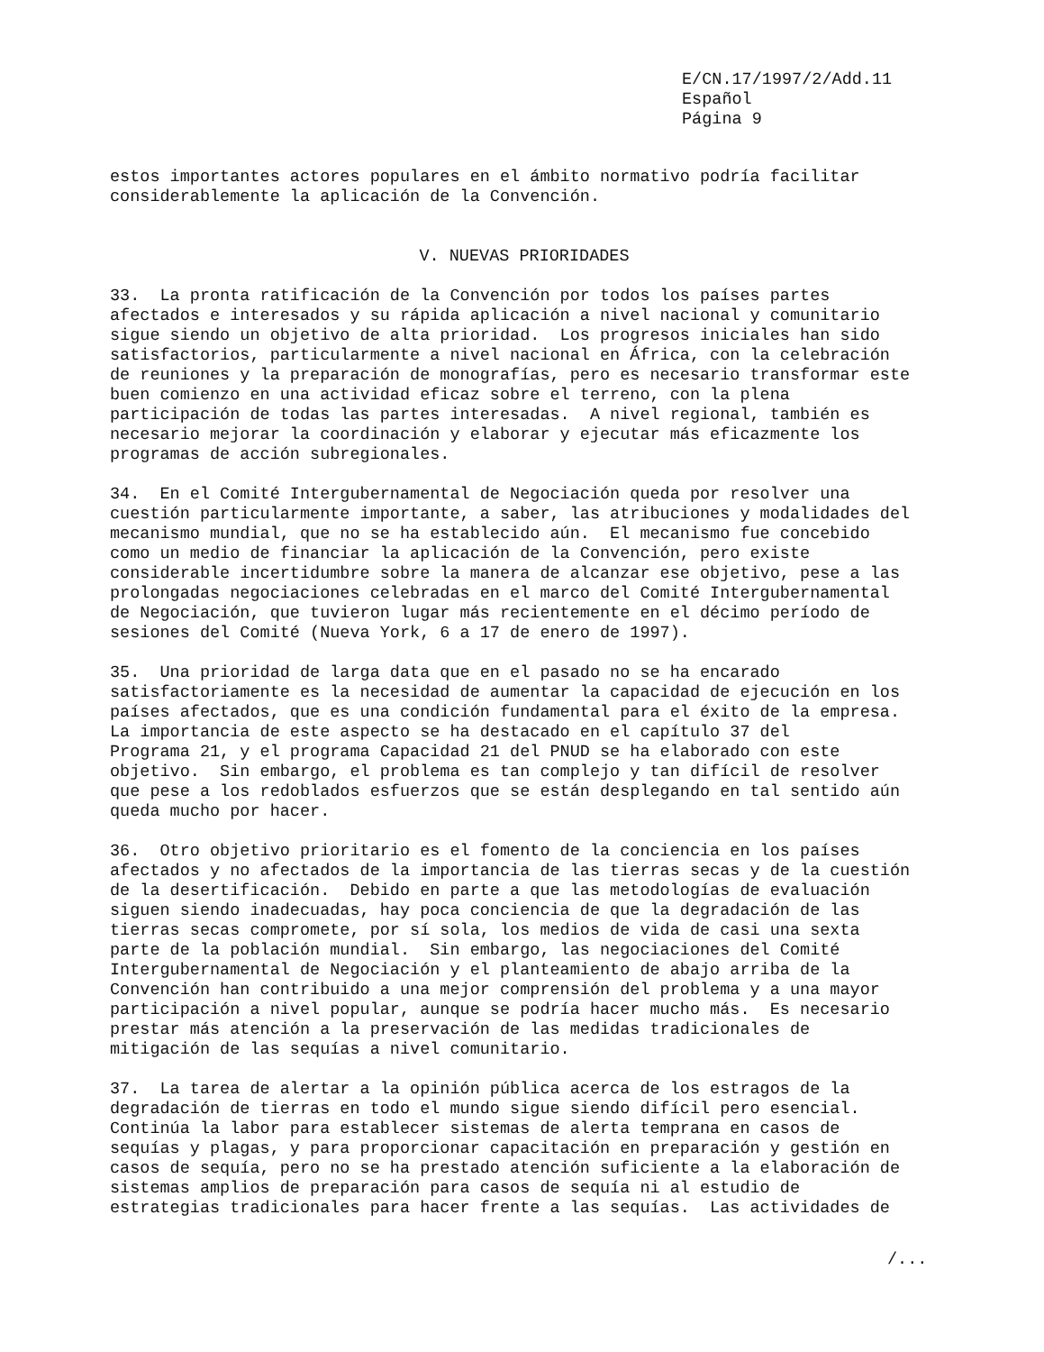E/CN.17/1997/2/Add.11
Español
Página 9
estos importantes actores populares en el ámbito normativo podría facilitar considerablemente la aplicación de la Convención.
V. NUEVAS PRIORIDADES
33. La pronta ratificación de la Convención por todos los países partes afectados e interesados y su rápida aplicación a nivel nacional y comunitario sigue siendo un objetivo de alta prioridad. Los progresos iniciales han sido satisfactorios, particularmente a nivel nacional en África, con la celebración de reuniones y la preparación de monografías, pero es necesario transformar este buen comienzo en una actividad eficaz sobre el terreno, con la plena participación de todas las partes interesadas. A nivel regional, también es necesario mejorar la coordinación y elaborar y ejecutar más eficazmente los programas de acción subregionales.
34. En el Comité Intergubernamental de Negociación queda por resolver una cuestión particularmente importante, a saber, las atribuciones y modalidades del mecanismo mundial, que no se ha establecido aún. El mecanismo fue concebido como un medio de financiar la aplicación de la Convención, pero existe considerable incertidumbre sobre la manera de alcanzar ese objetivo, pese a las prolongadas negociaciones celebradas en el marco del Comité Intergubernamental de Negociación, que tuvieron lugar más recientemente en el décimo período de sesiones del Comité (Nueva York, 6 a 17 de enero de 1997).
35. Una prioridad de larga data que en el pasado no se ha encarado satisfactoriamente es la necesidad de aumentar la capacidad de ejecución en los países afectados, que es una condición fundamental para el éxito de la empresa. La importancia de este aspecto se ha destacado en el capítulo 37 del Programa 21, y el programa Capacidad 21 del PNUD se ha elaborado con este objetivo. Sin embargo, el problema es tan complejo y tan difícil de resolver que pese a los redoblados esfuerzos que se están desplegando en tal sentido aún queda mucho por hacer.
36. Otro objetivo prioritario es el fomento de la conciencia en los países afectados y no afectados de la importancia de las tierras secas y de la cuestión de la desertificación. Debido en parte a que las metodologías de evaluación siguen siendo inadecuadas, hay poca conciencia de que la degradación de las tierras secas compromete, por sí sola, los medios de vida de casi una sexta parte de la población mundial. Sin embargo, las negociaciones del Comité Intergubernamental de Negociación y el planteamiento de abajo arriba de la Convención han contribuido a una mejor comprensión del problema y a una mayor participación a nivel popular, aunque se podría hacer mucho más. Es necesario prestar más atención a la preservación de las medidas tradicionales de mitigación de las sequías a nivel comunitario.
37. La tarea de alertar a la opinión pública acerca de los estragos de la degradación de tierras en todo el mundo sigue siendo difícil pero esencial. Continúa la labor para establecer sistemas de alerta temprana en casos de sequías y plagas, y para proporcionar capacitación en preparación y gestión en casos de sequía, pero no se ha prestado atención suficiente a la elaboración de sistemas amplios de preparación para casos de sequía ni al estudio de estrategias tradicionales para hacer frente a las sequías. Las actividades de
/...